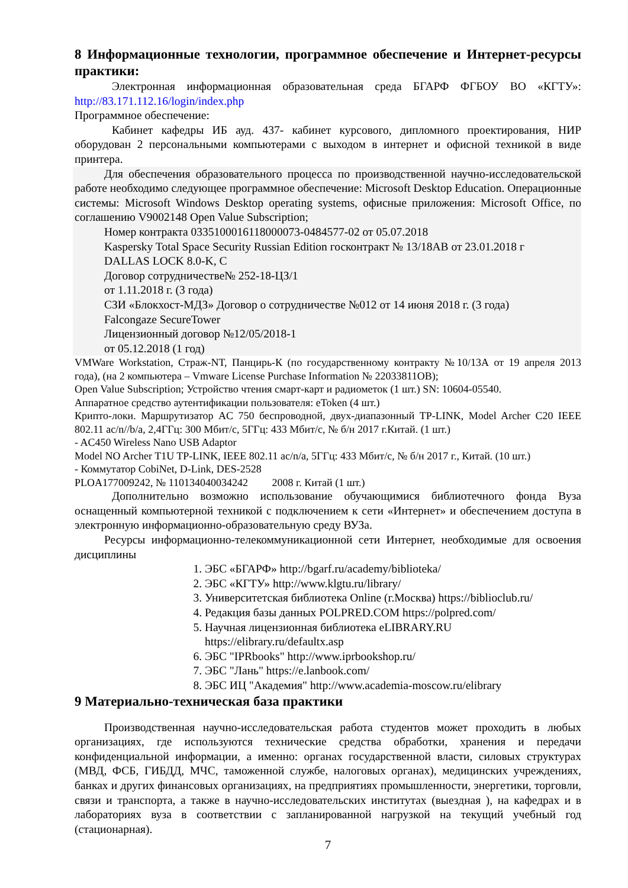8 Информационные технологии, программное обеспечение и Интернет-ресурсы практики:
Электронная информационная образовательная среда БГАРФ ФГБОУ ВО «КГТУ»: http://83.171.112.16/login/index.php
Программное обеспечение:
Кабинет кафедры ИБ ауд. 437- кабинет курсового, дипломного проектирования, НИР оборудован 2 персональными компьютерами с выходом в интернет и офисной техникой в виде принтера.
Для обеспечения образовательного процесса по производственной научно-исследовательской работе необходимо следующее программное обеспечение: Microsoft Desktop Education. Операционные системы: Microsoft Windows Desktop operating systems, офисные приложения: Microsoft Office, по соглашению V9002148 Open Value Subscription;
Номер контракта 0335100016118000073-0484577-02 от 05.07.2018
Kaspersky Total Space Security Russian Edition госконтракт № 13/18АВ от 23.01.2018 г
DALLAS LOCK 8.0-K, C
Договор сотрудничестве№ 252-18-ЦЗ/1
от 1.11.2018 г. (3 года)
СЗИ «Блокхост-МДЗ» Договор о сотрудничестве №012 от 14 июня 2018 г. (3 года)
Falcongaze SecureTower
Лицензионный договор №12/05/2018-1
от 05.12.2018 (1 год)
VMWare Workstation, Страж-NT, Панцирь-К (по государственному контракту №10/13А от 19 апреля 2013 года), (на 2 компьютера – Vmware License Purchase Information № 22033811OB);
Open Value Subscription; Устройство чтения смарт-карт и радиометок (1 шт.) SN: 10604-05540.
Аппаратное средство аутентификации пользователя: eToken (4 шт.)
Крипто-локи. Маршрутизатор AC 750 беспроводной, двух-диапазонный TP-LINK, Model Archer C20 IEEE 802.11 ac/n//b/a, 2,4ГГц: 300 Мбит/с, 5ГГц: 433 Мбит/с, № б/н 2017 г.Китай. (1 шт.)
- AC450 Wireless Nano USB Adaptor
Model NO Archer T1U TP-LINK, IEEE 802.11 ac/n/a, 5ГГц: 433 Мбит/с, № б/н 2017 г., Китай. (10 шт.)
- Коммутатор CobiNet, D-Link, DES-2528
PLOA177009242, № 110134040034242 2008 г. Китай (1 шт.)
Дополнительно возможно использование обучающимися библиотечного фонда Вуза оснащенный компьютерной техникой с подключением к сети «Интернет» и обеспечением доступа в электронную информационно-образовательную среду ВУЗа.
Ресурсы информационно-телекоммуникационной сети Интернет, необходимые для освоения дисциплины
1. ЭБС «БГАРФ» http://bgarf.ru/academy/biblioteka/
2. ЭБС «КГТУ» http://www.klgtu.ru/library/
3. Университетская библиотека Online (г.Москва) https://biblioclub.ru/
4. Редакция базы данных POLPRED.COM https://polpred.com/
5. Научная лицензионная библиотека eLIBRARY.RU https://elibrary.ru/defaultx.asp
6. ЭБС "IPRbooks" http://www.iprbookshop.ru/
7. ЭБС "Лань" https://e.lanbook.com/
8. ЭБС ИЦ "Академия" http://www.academia-moscow.ru/elibrary
9 Материально-техническая база практики
Производственная научно-исследовательская работа студентов может проходить в любых организациях, где используются технические средства обработки, хранения и передачи конфиденциальной информации, а именно: органах государственной власти, силовых структурах (МВД, ФСБ, ГИБДД, МЧС, таможенной службе, налоговых органах), медицинских учреждениях, банках и других финансовых организациях, на предприятиях промышленности, энергетики, торговли, связи и транспорта, а также в научно-исследовательских институтах (выездная ), на кафедрах и в лабораториях вуза в соответствии с запланированной нагрузкой на текущий учебный год (стационарная).
7